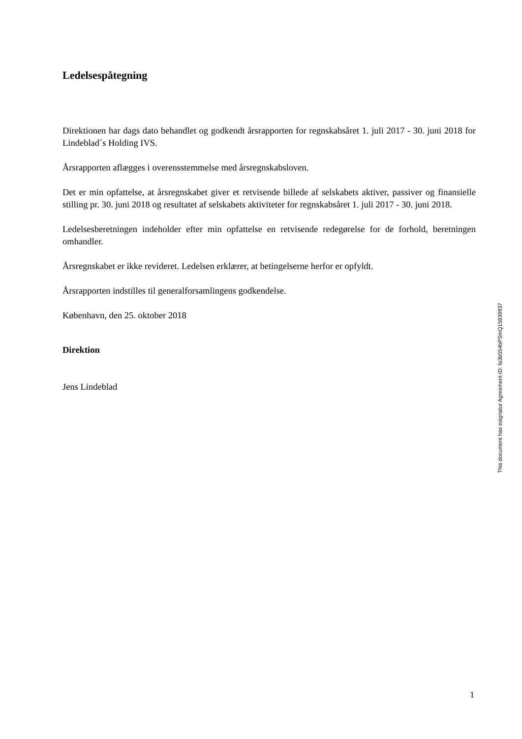Ledelsespåtegning
Direktionen har dags dato behandlet og godkendt årsrapporten for regnskabsåret 1. juli 2017 - 30. juni 2018 for Lindeblad´s Holding IVS.
Årsrapporten aflægges i overensstemmelse med årsregnskabsloven.
Det er min opfattelse, at årsregnskabet giver et retvisende billede af selskabets aktiver, passiver og finansielle stilling pr. 30. juni 2018 og resultatet af selskabets aktiviteter for regnskabsåret 1. juli 2017 - 30. juni 2018.
Ledelsesberetningen indeholder efter min opfattelse en retvisende redegørelse for de forhold, beretningen omhandler.
Årsregnskabet er ikke revideret. Ledelsen erklærer, at betingelserne herfor er opfyldt.
Årsrapporten indstilles til generalforsamlingens godkendelse.
København, den 25. oktober 2018
Direktion
Jens Lindeblad
This document has esignatur Agreement-ID: fa3b554bPSmQ15839937
1